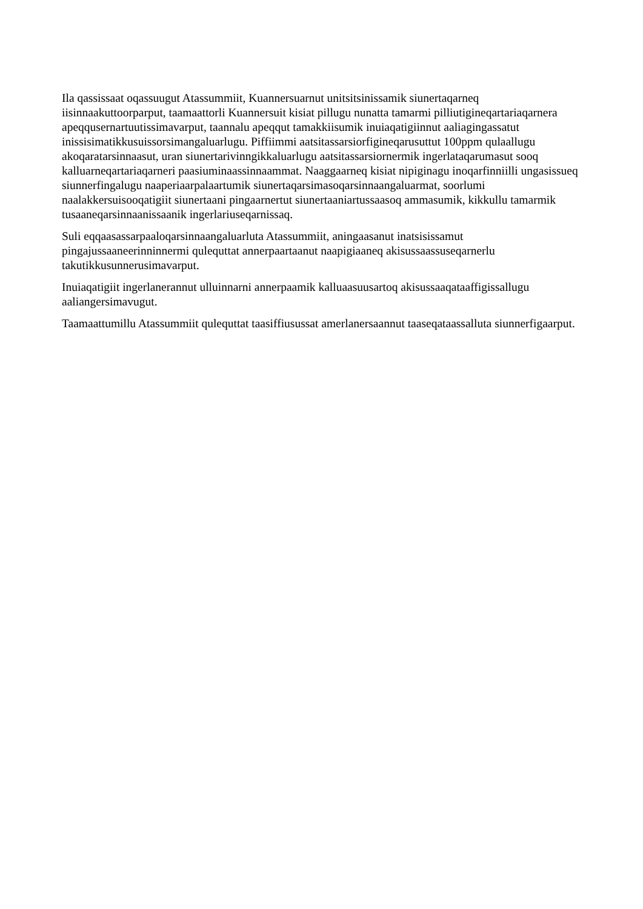Ila qassissaat oqassuugut Atassummiit, Kuannersuarnut unitsitsinissamik siunertaqarneq iisinnaakuttoorparput, taamaattorli Kuannersuit kisiat pillugu nunatta tamarmi pilliutigineqartariaqarnera apeqqusernartuutissimavarput, taannalu apeqqut tamakkiisumik inuiaqatigiinnut aaliagingassatut inissisimatikkusuissorsimangaluarlugu. Piffiimmi aatsitassarsiorfigineqarusuttut 100ppm qulaallugu akoqaratarsinnaasut, uran siunertarivinngikkaluarlugu aatsitassarsiornermik ingerlataqarumasut sooq kalluarneqartariaqarneri paasiuminaassinnaammat. Naaggaarneq kisiat nipiginagu inoqarfinniilli ungasissueq siunnerfingalugu naaperiaarpalaartumik siunertaqarsimasoqarsinnaangaluarmat, soorlumi naalakkersuisooqatigiit siunertaani pingaarnertut siunertaaniartussaasoq ammasumik, kikkullu tamarmik tusaaneqarsinnaanissaanik ingerlariuseqarnissaq.
Suli eqqaasassarpaaloqarsinnaangaluarluta Atassummiit, aningaasanut inatsisissamut pingajussaaneerinninnermi qulequttat annerpaartaanut naapigiaaneq akisussaassuseqarnerlu takutikkusunnerusimavarput.
Inuiaqatigiit ingerlanerannut ulluinnarni annerpaamik kalluaasuusartoq akisussaaqataaffigissallugu aaliangersimavugut.
Taamaattumillu Atassummiit qulequttat taasiffiusussat amerlanersaannut taaseqataassalluta siunnerfigaarput.